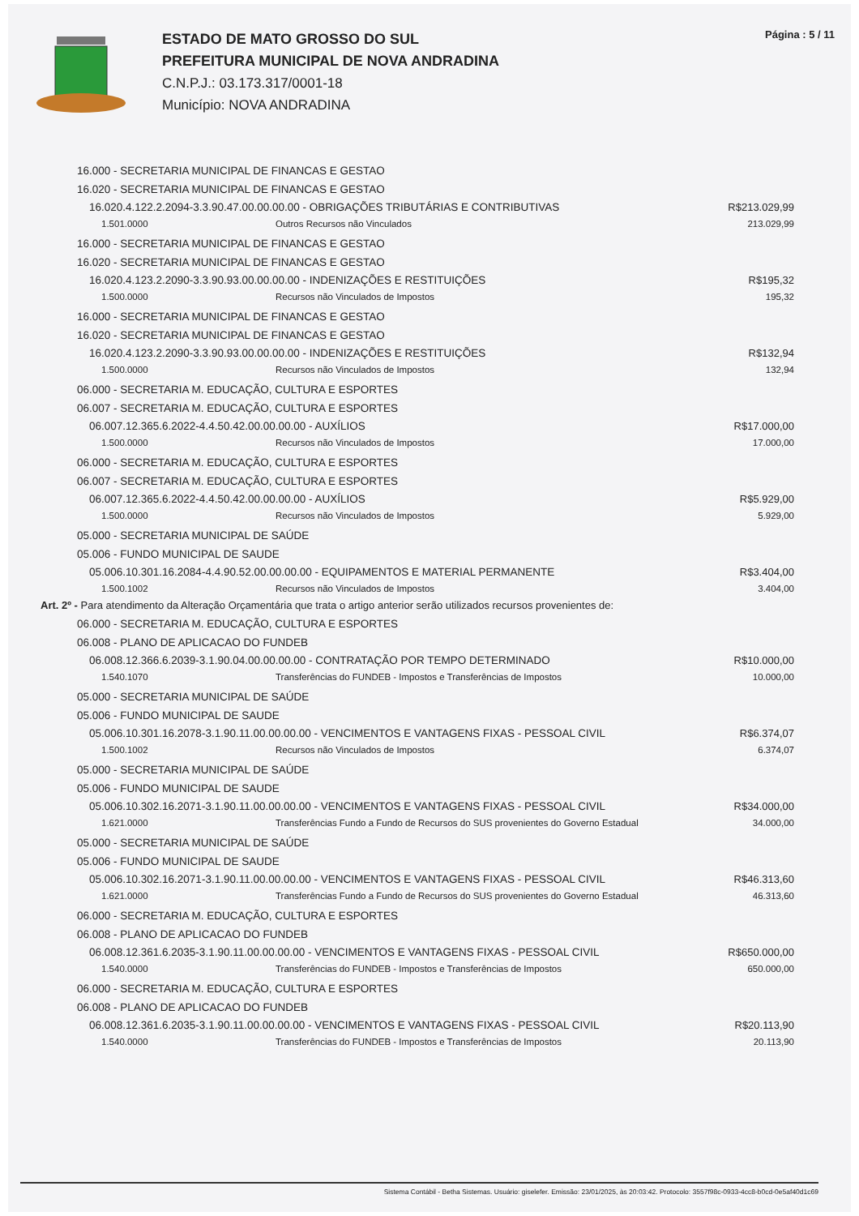ESTADO DE MATO GROSSO DO SUL
PREFEITURA MUNICIPAL DE NOVA ANDRADINA
C.N.P.J.: 03.173.317/0001-18
Município: NOVA ANDRADINA
Página : 5 / 11
16.000 - SECRETARIA MUNICIPAL DE FINANCAS E GESTAO
16.020 - SECRETARIA MUNICIPAL DE FINANCAS E GESTAO
16.020.4.122.2.2094-3.3.90.47.00.00.00.00 - OBRIGAÇÕES TRIBUTÁRIAS E CONTRIBUTIVAS R$213.029,99
1.501.0000 Outros Recursos não Vinculados 213.029,99
16.000 - SECRETARIA MUNICIPAL DE FINANCAS E GESTAO
16.020 - SECRETARIA MUNICIPAL DE FINANCAS E GESTAO
16.020.4.123.2.2090-3.3.90.93.00.00.00.00 - INDENIZAÇÕES E RESTITUIÇÕES R$195,32
1.500.0000 Recursos não Vinculados de Impostos 195,32
16.000 - SECRETARIA MUNICIPAL DE FINANCAS E GESTAO
16.020 - SECRETARIA MUNICIPAL DE FINANCAS E GESTAO
16.020.4.123.2.2090-3.3.90.93.00.00.00.00 - INDENIZAÇÕES E RESTITUIÇÕES R$132,94
1.500.0000 Recursos não Vinculados de Impostos 132,94
06.000 - SECRETARIA M. EDUCAÇÃO, CULTURA E ESPORTES
06.007 - SECRETARIA M. EDUCAÇÃO, CULTURA E ESPORTES
06.007.12.365.6.2022-4.4.50.42.00.00.00.00 - AUXÍLIOS R$17.000,00
1.500.0000 Recursos não Vinculados de Impostos 17.000,00
06.000 - SECRETARIA M. EDUCAÇÃO, CULTURA E ESPORTES
06.007 - SECRETARIA M. EDUCAÇÃO, CULTURA E ESPORTES
06.007.12.365.6.2022-4.4.50.42.00.00.00.00 - AUXÍLIOS R$5.929,00
1.500.0000 Recursos não Vinculados de Impostos 5.929,00
05.000 - SECRETARIA MUNICIPAL DE SAÚDE
05.006 - FUNDO MUNICIPAL DE SAUDE
05.006.10.301.16.2084-4.4.90.52.00.00.00.00 - EQUIPAMENTOS E MATERIAL PERMANENTE R$3.404,00
1.500.1002 Recursos não Vinculados de Impostos 3.404,00
Art. 2º - Para atendimento da Alteração Orçamentária que trata o artigo anterior serão utilizados recursos provenientes de:
06.000 - SECRETARIA M. EDUCAÇÃO, CULTURA E ESPORTES
06.008 - PLANO DE APLICACAO DO FUNDEB
06.008.12.366.6.2039-3.1.90.04.00.00.00.00 - CONTRATAÇÃO POR TEMPO DETERMINADO R$10.000,00
1.540.1070 Transferências do FUNDEB - Impostos e Transferências de Impostos 10.000,00
05.000 - SECRETARIA MUNICIPAL DE SAÚDE
05.006 - FUNDO MUNICIPAL DE SAUDE
05.006.10.301.16.2078-3.1.90.11.00.00.00.00 - VENCIMENTOS E VANTAGENS FIXAS - PESSOAL CIVIL R$6.374,07
1.500.1002 Recursos não Vinculados de Impostos 6.374,07
05.000 - SECRETARIA MUNICIPAL DE SAÚDE
05.006 - FUNDO MUNICIPAL DE SAUDE
05.006.10.302.16.2071-3.1.90.11.00.00.00.00 - VENCIMENTOS E VANTAGENS FIXAS - PESSOAL CIVIL R$34.000,00
1.621.0000 Transferências Fundo a Fundo de Recursos do SUS provenientes do Governo Estadual 34.000,00
05.000 - SECRETARIA MUNICIPAL DE SAÚDE
05.006 - FUNDO MUNICIPAL DE SAUDE
05.006.10.302.16.2071-3.1.90.11.00.00.00.00 - VENCIMENTOS E VANTAGENS FIXAS - PESSOAL CIVIL R$46.313,60
1.621.0000 Transferências Fundo a Fundo de Recursos do SUS provenientes do Governo Estadual 46.313,60
06.000 - SECRETARIA M. EDUCAÇÃO, CULTURA E ESPORTES
06.008 - PLANO DE APLICACAO DO FUNDEB
06.008.12.361.6.2035-3.1.90.11.00.00.00.00 - VENCIMENTOS E VANTAGENS FIXAS - PESSOAL CIVIL R$650.000,00
1.540.0000 Transferências do FUNDEB - Impostos e Transferências de Impostos 650.000,00
06.000 - SECRETARIA M. EDUCAÇÃO, CULTURA E ESPORTES
06.008 - PLANO DE APLICACAO DO FUNDEB
06.008.12.361.6.2035-3.1.90.11.00.00.00.00 - VENCIMENTOS E VANTAGENS FIXAS - PESSOAL CIVIL R$20.113,90
1.540.0000 Transferências do FUNDEB - Impostos e Transferências de Impostos 20.113,90
Sistema Contábil - Betha Sistemas. Usuário: giselefer. Emissão: 23/01/2025, às 20:03:42. Protocolo: 3557f98c-0933-4cc8-b0cd-0e5af40d1c69